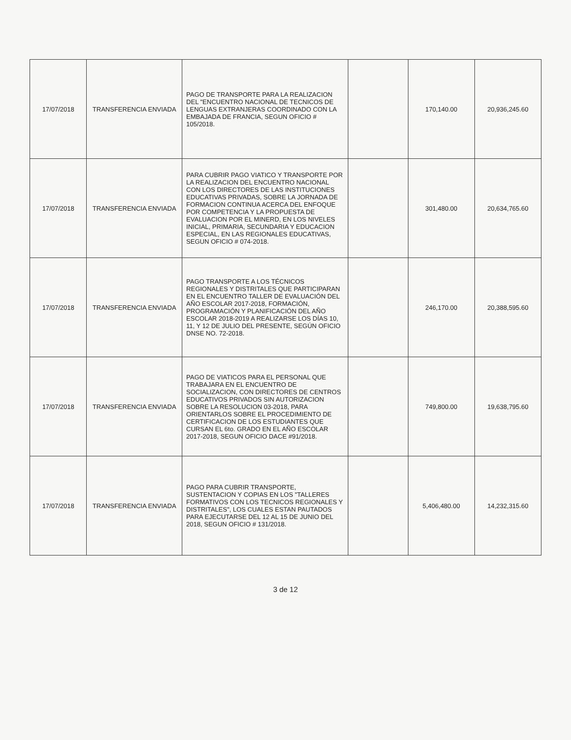| 17/07/2018 | TRANSFERENCIA ENVIADA | PAGO DE TRANSPORTE PARA LA REALIZACION DEL "ENCUENTRO NACIONAL DE TECNICOS DE LENGUAS EXTRANJERAS COORDINADO CON LA EMBAJADA DE FRANCIA, SEGUN OFICIO # 105/2018. | | 170,140.00 | 20,936,245.60 |
| 17/07/2018 | TRANSFERENCIA ENVIADA | PARA CUBRIR PAGO VIATICO Y TRANSPORTE POR LA REALIZACION DEL ENCUENTRO NACIONAL CON LOS DIRECTORES DE LAS INSTITUCIONES EDUCATIVAS PRIVADAS, SOBRE LA JORNADA DE FORMACION CONTINUA ACERCA DEL ENFOQUE POR COMPETENCIA Y LA PROPUESTA DE EVALUACION POR EL MINERD, EN LOS NIVELES INICIAL, PRIMARIA, SECUNDARIA Y EDUCACION ESPECIAL, EN LAS REGIONALES EDUCATIVAS, SEGUN OFICIO # 074-2018. | | 301,480.00 | 20,634,765.60 |
| 17/07/2018 | TRANSFERENCIA ENVIADA | PAGO TRANSPORTE A LOS TÉCNICOS REGIONALES Y DISTRITALES QUE PARTICIPARAN EN EL ENCUENTRO TALLER DE EVALUACIÓN DEL AÑO ESCOLAR 2017-2018, FORMACIÓN, PROGRAMACIÓN Y PLANIFICACIÓN DEL AÑO ESCOLAR 2018-2019 A REALIZARSE LOS DÍAS 10, 11, Y 12 DE JULIO DEL PRESENTE, SEGÚN OFICIO DNSE NO. 72-2018. | | 246,170.00 | 20,388,595.60 |
| 17/07/2018 | TRANSFERENCIA ENVIADA | PAGO DE VIATICOS PARA EL PERSONAL QUE TRABAJARA EN EL ENCUENTRO DE SOCIALIZACION, CON DIRECTORES DE CENTROS EDUCATIVOS PRIVADOS SIN AUTORIZACION SOBRE LA RESOLUCION 03-2018, PARA ORIENTARLOS SOBRE EL PROCEDIMIENTO DE CERTIFICACION DE LOS ESTUDIANTES QUE CURSAN EL 6to. GRADO EN EL AÑO ESCOLAR 2017-2018, SEGUN OFICIO DACE #91/2018. | | 749,800.00 | 19,638,795.60 |
| 17/07/2018 | TRANSFERENCIA ENVIADA | PAGO PARA CUBRIR TRANSPORTE, SUSTENTACION Y COPIAS EN LOS "TALLERES FORMATIVOS CON LOS TECNICOS REGIONALES Y DISTRITALES", LOS CUALES ESTAN PAUTADOS PARA EJECUTARSE DEL 12 AL 15 DE JUNIO DEL 2018, SEGUN OFICIO # 131/2018. | | 5,406,480.00 | 14,232,315.60 |
3 de 12